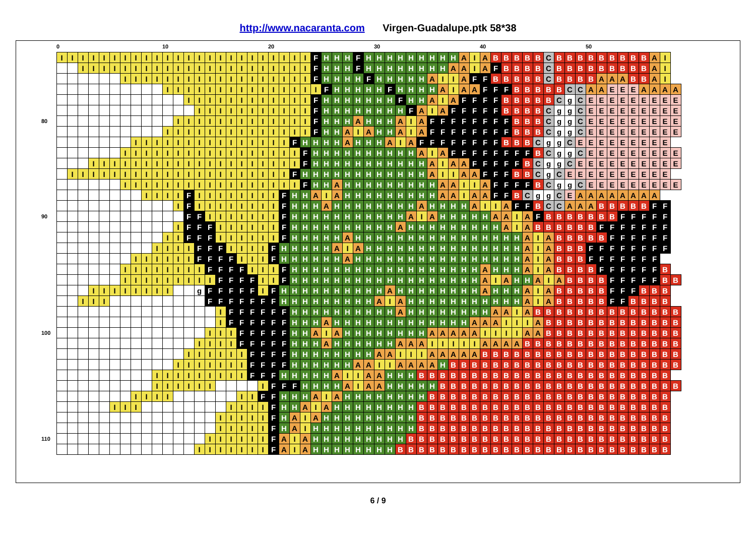http://www.nacaranta.com Virgen-Guadalupe.ptk 58*38
| | 0 | | | | | | | | | | 10 | | | | | | | | | | 20 | | | | | | | | | | 30 | | | | | | | | | | 40 | | | | | | | | | | 50 | | | | | | | | |
| --- | --- | --- | --- | --- | --- | --- | --- | --- | --- | --- | --- | --- | --- | --- | --- | --- | --- | --- | --- | --- | --- | --- | --- | --- | --- | --- | --- | --- | --- | --- | --- | --- | --- | --- | --- | --- | --- | --- | --- | --- | --- | --- | --- | --- | --- | --- | --- | --- | --- | --- | --- | --- | --- | --- | --- | --- | --- | --- | --- |
| | I | I | I | I | I | I | I | I | I | I | I | I | I | I | I | I | I | I | I | I | I | I | I | I | F | H | H | H | F | H | H | H | H | H | H | H | H | H | A | I | A | B | B | B | B | B | C | B | B | B | B | B | B | B | B | B | A | I | |
| | | | I | I | I | I | I | I | I | I | I | I | I | I | I | I | I | I | I | I | I | I | I | I | F | H | H | H | F | H | H | H | H | H | H | H | H | A | A | I | A | F | B | B | B | B | C | B | B | B | B | B | B | B | B | B | A | I | |
| | | | | | | | I | I | I | I | I | I | I | I | I | I | I | I | I | I | I | I | I | I | F | H | H | H | H | F | H | H | H | H | H | A | I | I | A | F | F | B | B | B | B | B | C | B | B | B | B | A | A | A | B | B | A | I | |
| | | | | | | | | | | | I | I | I | I | I | I | I | I | I | I | I | I | I | I | I | F | H | H | H | H | H | F | H | H | H | H | A | I | A | A | F | F | F | B | B | B | B | B | C | C | A | A | E | E | E | A | A | A | A |
| | | | | | | | | | | | | | I | I | I | I | I | I | I | I | I | I | I | I | F | H | H | H | H | H | H | H | F | H | H | A | I | A | F | F | F | F | B | B | B | B | B | C | g | C | E | E | E | E | E | E | E | E | E |
| | | | | | | | | | | | | | | I | I | I | I | I | I | I | I | I | I | I | F | H | H | H | H | H | H | H | H | F | A | I | A | F | F | F | F | F | B | B | B | B | C | g | g | C | E | E | E | E | E | E | E | E | E |
| 80 | | | | | | | | | | | | I | I | I | I | I | I | I | I | I | I | I | I | I | F | H | H | H | A | H | H | H | A | I | A | F | F | F | F | F | F | F | F | B | B | B | C | g | g | C | E | E | E | E | E | E | E | E | E |
| | | | | | | | | | | | I | I | I | I | I | I | I | I | I | I | I | I | I | I | F | H | H | A | I | A | H | H | A | I | A | F | F | F | F | F | F | F | F | B | B | B | C | g | g | C | E | E | E | E | E | E | E | E | E |
| | | | | | | | | I | I | I | I | I | I | I | I | I | I | I | I | I | I | I | F | H | H | H | H | A | H | H | H | A | I | A | F | F | F | F | F | F | F | F | B | B | B | C | g | g | C | E | E | E | E | E | E | E | E | E | |
| | | | | | | | I | I | I | I | I | I | I | I | I | I | I | I | I | I | I | I | I | F | H | H | H | H | H | H | H | H | H | H | A | I | A | F | F | F | F | F | F | F | F | B | C | g | g | C | E | E | E | E | E | E | E | E | E |
| | | | | I | I | I | I | I | I | I | I | I | I | I | I | I | I | I | I | I | I | I | I | F | H | H | H | H | H | H | H | H | H | H | H | A | I | A | A | F | F | F | F | F | B | C | g | g | C | E | E | E | E | E | E | E | E | E | E |
| | | I | I | I | I | I | I | I | I | I | I | I | I | I | I | I | I | I | I | I | I | I | F | H | H | H | H | H | H | H | H | H | H | H | H | A | I | I | A | A | F | F | F | B | B | C | g | C | E | E | E | E | E | E | E | E | E | E | |
| | | | | | | | I | I | I | I | I | I | I | I | I | I | I | I | I | I | I | I | I | F | H | H | A | H | H | H | H | H | H | H | H | H | A | A | I | I | A | F | F | F | F | B | C | g | g | C | E | E | E | E | E | E | E | E | E |
| | | | | | | | | | I | I | I | I | F | I | I | I | I | I | I | I | I | F | H | H | A | I | A | H | H | H | H | H | H | H | H | H | A | A | I | A | A | F | F | B | C | g | g | C | E | A | A | A | A | A | A | A | A | | |
| | | | | | | | | | | | | I | F | I | I | I | I | I | I | I | I | F | H | H | H | A | H | H | H | H | H | H | H | H | A | H | H | H | H | A | I | I | A | F | F | B | C | C | A | A | A | B | B | B | B | B | F | F | |
| 90 | | | | | | | | | | | | | F | F | I | I | I | I | I | I | I | F | H | H | H | H | H | H | H | H | H | H | H | A | I | A | H | H | H | H | H | A | A | I | A | F | B | B | B | B | B | B | B | F | F | F | F | F | |
| | | | | | | | | | | | | I | F | F | F | I | I | I | I | I | I | F | H | H | H | H | H | H | H | H | H | H | A | H | H | H | H | H | H | H | H | H | A | I | A | B | B | B | B | B | B | F | F | F | F | F | F | F | |
| | | | | | | | | | | | I | I | F | F | F | I | I | I | I | I | I | F | H | H | H | H | H | A | H | H | H | H | H | H | H | H | H | H | H | H | H | H | H | H | A | I | A | B | B | B | B | B | F | F | F | F | F | F | |
| | | | | | | | | | | I | I | I | I | F | F | F | I | I | I | I | F | H | H | H | H | H | A | I | A | H | H | H | H | H | H | H | H | H | H | H | H | H | H | H | A | I | A | B | B | B | F | F | F | F | F | F | F | F | |
| | | | | | | | | I | I | I | I | I | I | F | F | F | F | I | I | I | F | H | H | H | H | H | H | A | H | H | H | H | H | H | H | H | H | H | H | H | H | H | H | H | A | I | A | B | B | B | F | F | F | F | F | F | F | | |
| | | | | | | | I | I | I | I | I | I | I | I | F | F | F | F | I | I | I | F | H | H | H | H | H | H | H | H | H | H | H | H | H | H | H | H | H | H | A | H | H | H | A | I | A | B | B | B | B | F | F | F | F | F | F | B | |
| | | | | | | | I | I | I | I | I | I | I | I | I | F | F | F | F | I | I | F | H | H | H | H | H | H | H | H | H | H | H | H | H | H | H | H | H | H | A | I | A | H | H | A | I | A | B | B | B | B | F | F | F | F | F | B | B |
| | | | | I | I | I | I | I | I | I | I | | | g | F | F | F | F | F | I | F | H | H | H | H | H | H | H | H | H | H | A | H | H | H | H | H | H | H | H | A | H | H | H | A | I | A | B | B | B | B | B | F | F | F | B | B | B | |
| | | | I | I | I | | | | | | | | | | F | F | F | F | F | F | F | H | H | H | H | H | H | H | H | H | A | I | A | H | H | H | H | H | H | H | H | H | H | H | A | I | A | B | B | B | B | B | F | F | B | B | B | B | |
| | | | | | | | | | | | | | | | | I | F | F | F | F | F | F | H | H | H | H | H | H | H | H | H | H | A | H | H | H | H | H | H | H | H | A | A | I | A | B | B | B | B | B | B | B | B | B | B | B | B | B | B |
| | | | | | | | | | | | | | | | | I | F | F | F | F | F | F | H | H | H | A | H | H | H | H | H | H | H | H | H | H | H | H | H | A | A | A | I | I | I | A | B | B | B | B | B | B | B | B | B | B | B | B | B |
| 100 | | | | | | | | | | | | | | | I | I | I | F | F | F | F | F | H | H | A | I | A | H | H | H | H | H | H | H | H | A | A | A | A | A | I | I | I | I | A | A | B | B | B | B | B | B | B | B | B | B | B | B | B |
| | | | | | | | | | | | | | | I | I | I | I | F | F | F | F | F | H | H | H | A | H | H | H | H | H | H | A | A | A | I | I | I | I | I | A | A | A | A | B | B | B | B | B | B | B | B | B | B | B | B | B | B | B |
| | | | | | | | | | | | | | I | I | I | I | I | I | F | F | F | F | H | H | H | H | H | H | H | H | A | A | I | I | I | A | A | A | A | A | B | B | B | B | B | B | B | B | B | B | B | B | B | B | B | B | B | B | B |
| | | | | | | | | | | | | I | I | I | I | I | I | I | F | F | F | F | H | H | H | H | H | H | A | A | I | I | A | A | A | A | H | B | B | B | B | B | B | B | B | B | B | B | B | B | B | B | B | B | B | B | B | B | B |
| | | | | | | | | | | I | I | I | I | I | I | I | I | I | F | F | F | H | H | H | H | H | A | I | I | A | A | H | H | H | B | B | B | B | B | B | B | B | B | B | B | B | B | B | B | B | B | B | B | B | B | B | B | B | |
| | | | | | | | | | | I | I | I | I | I | I | | | | | I | F | F | F | H | H | H | H | A | I | A | A | H | H | H | H | H | B | B | B | B | B | B | B | B | B | B | B | B | B | B | B | B | B | B | B | B | B | B | B |
| | | | | | | | | I | I | I | I | | | | | | | I | I | F | F | H | H | H | A | I | A | H | H | H | H | H | H | H | H | B | B | B | B | B | B | B | B | B | B | B | B | B | B | B | B | B | B | B | B | B | B | B | |
| | | | | | | I | I | I | | | | | | | | | I | I | I | I | F | H | H | A | I | A | H | H | H | H | H | H | H | H | B | B | B | B | B | B | B | B | B | B | B | B | B | B | B | B | B | B | B | B | B | B | B | B | |
| | | | | | | | | | | | | | | | | I | I | I | I | I | F | H | A | I | A | H | H | H | H | H | H | H | H | H | B | B | B | B | B | B | B | B | B | B | B | B | B | B | B | B | B | B | B | B | B | B | B | B | |
| | | | | | | | | | | | | | | | | I | I | I | I | I | F | H | A | I | H | H | H | H | H | H | H | H | H | H | B | B | B | B | B | B | B | B | B | B | B | B | B | B | B | B | B | B | B | B | B | B | B | B | |
| 110 | | | | | | | | | | | | | | | I | I | I | I | I | I | F | A | I | A | H | H | H | H | H | H | H | H | H | B | B | B | B | B | B | B | B | B | B | B | B | B | B | B | B | B | B | B | B | B | B | B | B | B | |
| | | | | | | | | | | | | | | I | I | I | I | I | I | I | F | A | I | A | H | H | H | H | H | H | H | H | B | B | B | B | B | B | B | B | B | B | B | B | B | B | B | B | B | B | B | B | B | B | B | B | B | B | |
6 / 9